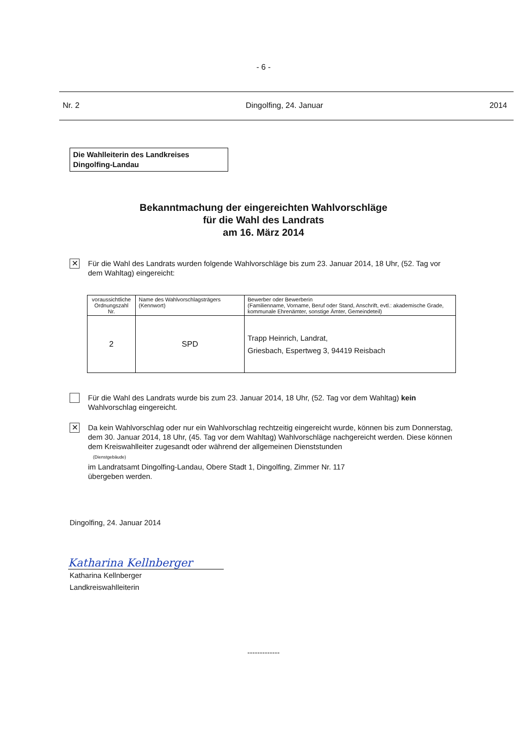- 6 -
Nr. 2 Dingolfing, 24. Januar 2014
Die Wahlleiterin des Landkreises
Dingolfing-Landau
Bekanntmachung der eingereichten Wahlvorschläge
für die Wahl des Landrats
am 16. März 2014
✕
Für die Wahl des Landrats wurden folgende Wahlvorschläge bis zum 23. Januar 2014, 18 Uhr, (52. Tag vor dem Wahltag) eingereicht:
| voraussichtliche Ordnungszahl Nr. | Name des Wahlvorschlagsträgers (Kennwort) | Bewerber oder Bewerberin (Familienname, Vorname, Beruf oder Stand, Anschrift, evtl.: akademische Grade, kommunale Ehrenämter, sonstige Ämter, Gemeindeteil) |
| --- | --- | --- |
| 2 | SPD | Trapp Heinrich, Landrat, Griesbach, Espertweg 3, 94419 Reisbach |
Für die Wahl des Landrats wurde bis zum 23. Januar 2014, 18 Uhr, (52. Tag vor dem Wahltag) kein Wahlvorschlag eingereicht.
✕
Da kein Wahlvorschlag oder nur ein Wahlvorschlag rechtzeitig eingereicht wurde, können bis zum Donnerstag, dem 30. Januar 2014, 18 Uhr, (45. Tag vor dem Wahltag) Wahlvorschläge nachgereicht werden. Diese können dem Kreiswahlleiter zugesandt oder während der allgemeinen Dienststunden
(Dienstgebäude)
im Landratsamt Dingolfing-Landau, Obere Stadt 1, Dingolfing, Zimmer Nr. 117
übergeben werden.
Dingolfing, 24. Januar 2014
Katharina Kellnberger
Katharina Kellnberger
Landkreiswahlleiterin
-------------